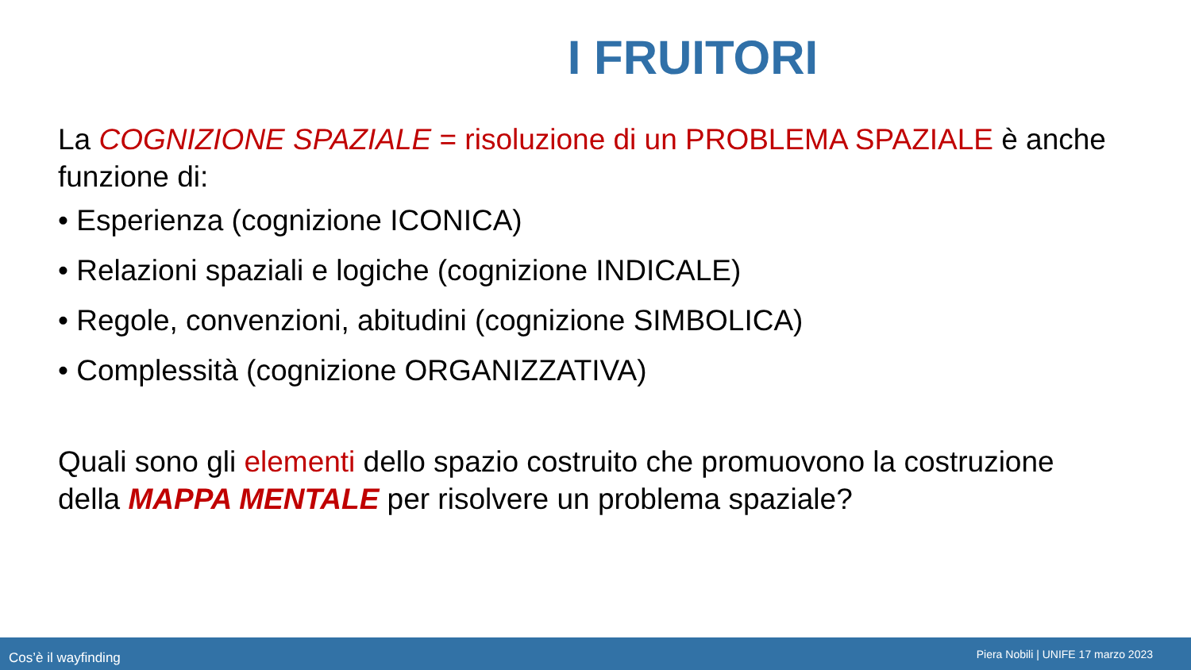I FRUITORI
La COGNIZIONE SPAZIALE = risoluzione di un PROBLEMA SPAZIALE è anche funzione di:
• Esperienza (cognizione ICONICA)
• Relazioni spaziali e logiche (cognizione INDICALE)
• Regole, convenzioni, abitudini (cognizione SIMBOLICA)
• Complessità (cognizione ORGANIZZATIVA)
Quali sono gli elementi dello spazio costruito che promuovono la costruzione della MAPPA MENTALE per risolvere un problema spaziale?
Cos’è il wayfinding Piera Nobili | UNIFE 17 marzo 2023